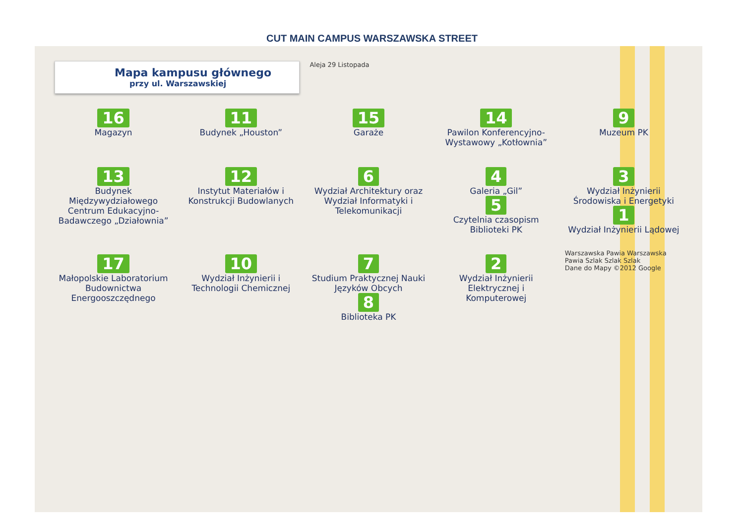CUT MAIN CAMPUS WARSZAWSKA STREET
Mapa kampusu głównego
przy ul. Warszawskiej
Aleja 29 Listopada
16
Magazyn
11
Budynek „Houston”
15
Garaże
14
Pawilon Konferencyjno-Wystawowy „Kotłownia”
9
Muzeum PK
13
Budynek Międzywydziałowego Centrum Edukacyjno-Badawczego „Działownia”
12
Instytut Materiałów i Konstrukcji Budowlanych
6
Wydział Architektury oraz Wydział Informatyki i Telekomunikacji
4
Galeria „Gil”
5
Czytelnia czasopism Biblioteki PK
3
Wydział Inżynierii Środowiska i Energetyki
1
Wydział Inżynierii Lądowej
17
Małopolskie Laboratorium Budownictwa Energooszczędnego
10
Wydział Inżynierii i Technologii Chemicznej
7
Studium Praktycznej Nauki Języków Obcych
8
Biblioteka PK
2
Wydział Inżynierii Elektrycznej i Komputerowej
Warszawska Pawia Warszawska Pawia Szlak Szlak Szlak
Dane do Mapy ©2012 Google